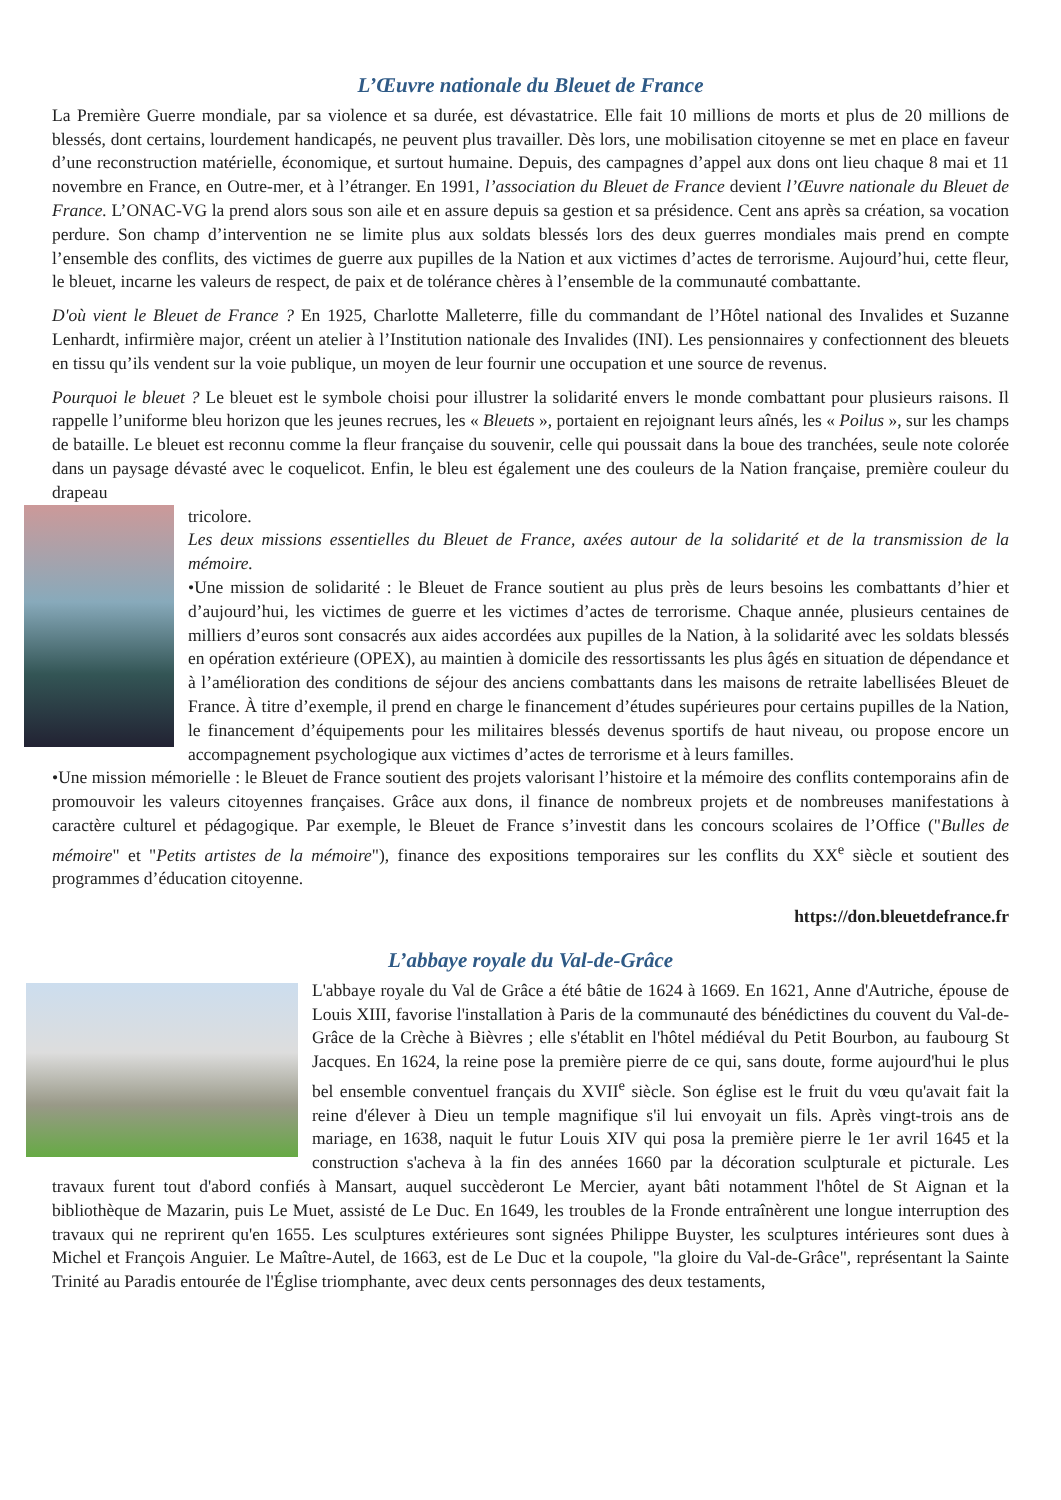L’Œuvre nationale du Bleuet de France
La Première Guerre mondiale, par sa violence et sa durée, est dévastatrice. Elle fait 10 millions de morts et plus de 20 millions de blessés, dont certains, lourdement handicapés, ne peuvent plus travailler. Dès lors, une mobilisation citoyenne se met en place en faveur d’une reconstruction matérielle, économique, et surtout humaine. Depuis, des campagnes d’appel aux dons ont lieu chaque 8 mai et 11 novembre en France, en Outre-mer, et à l’étranger. En 1991, l’association du Bleuet de France devient l’Œuvre nationale du Bleuet de France. L’ONAC-VG la prend alors sous son aile et en assure depuis sa gestion et sa présidence. Cent ans après sa création, sa vocation perdure. Son champ d’intervention ne se limite plus aux soldats blessés lors des deux guerres mondiales mais prend en compte l’ensemble des conflits, des victimes de guerre aux pupilles de la Nation et aux victimes d’actes de terrorisme. Aujourd’hui, cette fleur, le bleuet, incarne les valeurs de respect, de paix et de tolérance chères à l’ensemble de la communauté combattante.
D'où vient le Bleuet de France ? En 1925, Charlotte Malleterre, fille du commandant de l’Hôtel national des Invalides et Suzanne Lenhardt, infirmière major, créent un atelier à l’Institution nationale des Invalides (INI). Les pensionnaires y confectionnent des bleuets en tissu qu’ils vendent sur la voie publique, un moyen de leur fournir une occupation et une source de revenus.
Pourquoi le bleuet ? Le bleuet est le symbole choisi pour illustrer la solidarité envers le monde combattant pour plusieurs raisons. Il rappelle l’uniforme bleu horizon que les jeunes recrues, les « Bleuets », portaient en rejoignant leurs aînés, les « Poilus », sur les champs de bataille. Le bleuet est reconnu comme la fleur française du souvenir, celle qui poussait dans la boue des tranchées, seule note colorée dans un paysage dévasté avec le coquelicot. Enfin, le bleu est également une des couleurs de la Nation française, première couleur du drapeau
tricolore.
Les deux missions essentielles du Bleuet de France, axées autour de la solidarité et de la transmission de la mémoire.
•Une mission de solidarité : le Bleuet de France soutient au plus près de leurs besoins les combattants d’hier et d’aujourd’hui, les victimes de guerre et les victimes d’actes de terrorisme. Chaque année, plusieurs centaines de milliers d’euros sont consacrés aux aides accordées aux pupilles de la Nation, à la solidarité avec les soldats blessés en opération extérieure (OPEX), au maintien à domicile des ressortissants les plus âgés en situation de dépendance et à l’amélioration des conditions de séjour des anciens combattants dans les maisons de retraite labellisées Bleuet de France. À titre d’exemple, il prend en charge le financement d’études supérieures pour certains pupilles de la Nation, le financement d’équipements pour les militaires blessés devenus sportifs de haut niveau, ou propose encore un accompagnement psychologique aux victimes d’actes de terrorisme et à leurs familles.
•Une mission mémorielle : le Bleuet de France soutient des projets valorisant l’histoire et la mémoire des conflits contemporains afin de promouvoir les valeurs citoyennes françaises. Grâce aux dons, il finance de nombreux projets et de nombreuses manifestations à caractère culturel et pédagogique. Par exemple, le Bleuet de France s’investit dans les concours scolaires de l’Office ("Bulles de mémoire" et "Petits artistes de la mémoire"), finance des expositions temporaires sur les conflits du XX<sup>e</sup> siècle et soutient des programmes d’éducation citoyenne.
https://don.bleuetdefrance.fr
L’abbaye royale du Val-de-Grâce
L'abbaye royale du Val de Grâce a été bâtie de 1624 à 1669. En 1621, Anne d'Autriche, épouse de Louis XIII, favorise l'installation à Paris de la communauté des bénédictines du couvent du Val-de-Grâce de la Crèche à Bièvres ; elle s'établit en l'hôtel médiéval du Petit Bourbon, au faubourg St Jacques. En 1624, la reine pose la première pierre de ce qui, sans doute, forme aujourd'hui le plus bel ensemble conventuel français du XVII<sup>e</sup> siècle. Son église est le fruit du vœu qu'avait fait la reine d'élever à Dieu un temple magnifique s'il lui envoyait un fils. Après vingt-trois ans de mariage, en 1638, naquit le futur Louis XIV qui posa la première pierre le 1er avril 1645 et la construction s'acheva à la fin des années 1660 par la décoration sculpturale et picturale. Les travaux furent tout d'abord confiés à Mansart, auquel succèderont Le Mercier, ayant bâti notamment l'hôtel de St Aignan et la bibliothèque de Mazarin, puis Le Muet, assisté de Le Duc. En 1649, les troubles de la Fronde entraînèrent une longue interruption des travaux qui ne reprirent qu'en 1655. Les sculptures extérieures sont signées Philippe Buyster, les sculptures intérieures sont dues à Michel et François Anguier. Le Maître-Autel, de 1663, est de Le Duc et la coupole, "la gloire du Val-de-Grâce", représentant la Sainte Trinité au Paradis entourée de l'Église triomphante, avec deux cents personnages des deux testaments,